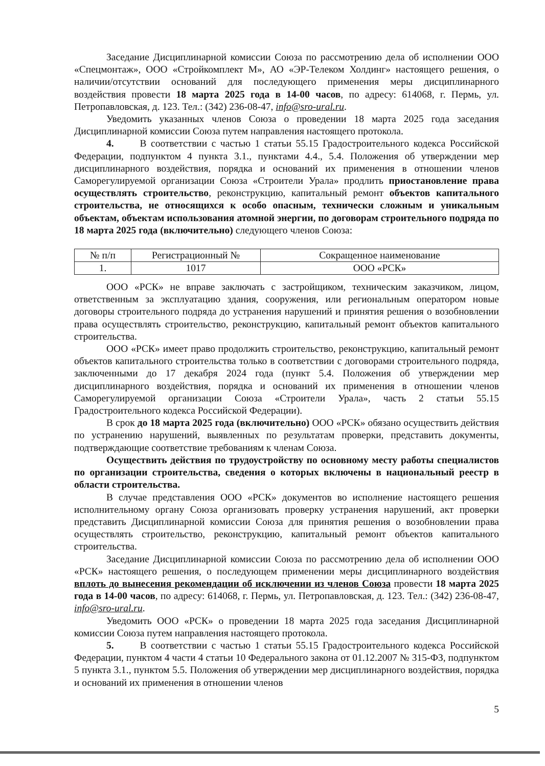Заседание Дисциплинарной комиссии Союза по рассмотрению дела об исполнении ООО «Спецмонтаж», ООО «Стройкомплект М», АО «ЭР-Телеком Холдинг» настоящего решения, о наличии/отсутствии оснований для последующего применения меры дисциплинарного воздействия провести 18 марта 2025 года в 14-00 часов, по адресу: 614068, г. Пермь, ул. Петропавловская, д. 123. Тел.: (342) 236-08-47, info@sro-ural.ru.
Уведомить указанных членов Союза о проведении 18 марта 2025 года заседания Дисциплинарной комиссии Союза путем направления настоящего протокола.
4. В соответствии с частью 1 статьи 55.15 Градостроительного кодекса Российской Федерации, подпунктом 4 пункта 3.1., пунктами 4.4., 5.4. Положения об утверждении мер дисциплинарного воздействия, порядка и оснований их применения в отношении членов Саморегулируемой организации Союза «Строители Урала» продлить приостановление права осуществлять строительство, реконструкцию, капитальный ремонт объектов капитального строительства, не относящихся к особо опасным, технически сложным и уникальным объектам, объектам использования атомной энергии, по договорам строительного подряда по 18 марта 2025 года (включительно) следующего членов Союза:
| № п/п | Регистрационный № | Сокращенное наименование |
| --- | --- | --- |
| 1. | 1017 | ООО «РСК» |
ООО «РСК» не вправе заключать с застройщиком, техническим заказчиком, лицом, ответственным за эксплуатацию здания, сооружения, или региональным оператором новые договоры строительного подряда до устранения нарушений и принятия решения о возобновлении права осуществлять строительство, реконструкцию, капитальный ремонт объектов капитального строительства.
ООО «РСК» имеет право продолжить строительство, реконструкцию, капитальный ремонт объектов капитального строительства только в соответствии с договорами строительного подряда, заключенными до 17 декабря 2024 года (пункт 5.4. Положения об утверждении мер дисциплинарного воздействия, порядка и оснований их применения в отношении членов Саморегулируемой организации Союза «Строители Урала», часть 2 статьи 55.15 Градостроительного кодекса Российской Федерации).
В срок до 18 марта 2025 года (включительно) ООО «РСК» обязано осуществить действия по устранению нарушений, выявленных по результатам проверки, представить документы, подтверждающие соответствие требованиям к членам Союза.
Осуществить действия по трудоустройству по основному месту работы специалистов по организации строительства, сведения о которых включены в национальный реестр в области строительства.
В случае представления ООО «РСК» документов во исполнение настоящего решения исполнительному органу Союза организовать проверку устранения нарушений, акт проверки представить Дисциплинарной комиссии Союза для принятия решения о возобновлении права осуществлять строительство, реконструкцию, капитальный ремонт объектов капитального строительства.
Заседание Дисциплинарной комиссии Союза по рассмотрению дела об исполнении ООО «РСК» настоящего решения, о последующем применении меры дисциплинарного воздействия вплоть до вынесения рекомендации об исключении из членов Союза провести 18 марта 2025 года в 14-00 часов, по адресу: 614068, г. Пермь, ул. Петропавловская, д. 123. Тел.: (342) 236-08-47, info@sro-ural.ru.
Уведомить ООО «РСК» о проведении 18 марта 2025 года заседания Дисциплинарной комиссии Союза путем направления настоящего протокола.
5. В соответствии с частью 1 статьи 55.15 Градостроительного кодекса Российской Федерации, пунктом 4 части 4 статьи 10 Федерального закона от 01.12.2007 № 315-ФЗ, подпунктом 5 пункта 3.1., пунктом 5.5. Положения об утверждении мер дисциплинарного воздействия, порядка и оснований их применения в отношении членов
5